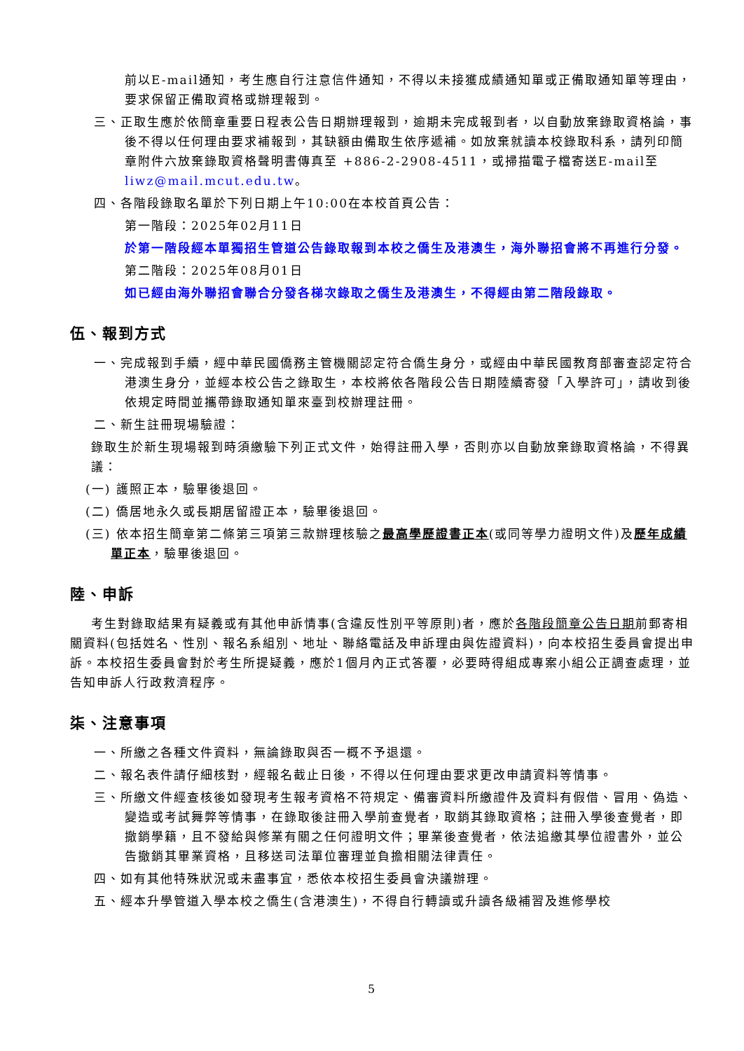前以E-mail通知，考生應自行注意信件通知，不得以未接獲成績通知單或正備取通知單等理由，要求保留正備取資格或辦理報到。
三、正取生應於依簡章重要日程表公告日期辦理報到，逾期未完成報到者，以自動放棄錄取資格論，事後不得以任何理由要求補報到，其缺額由備取生依序遞補。如放棄就讀本校錄取科系，請列印簡章附件六放棄錄取資格聲明書傳真至 +886-2-2908-4511，或掃描電子檔寄送E-mail至 liwz@mail.mcut.edu.tw。
四、各階段錄取名單於下列日期上午10:00在本校首頁公告：
第一階段：2025年02月11日
於第一階段經本單獨招生管道公告錄取報到本校之僑生及港澳生，海外聯招會將不再進行分發。
第二階段：2025年08月01日
如已經由海外聯招會聯合分發各梯次錄取之僑生及港澳生，不得經由第二階段錄取。
伍、報到方式
一、完成報到手續，經中華民國僑務主管機關認定符合僑生身分，或經由中華民國教育部審查認定符合港澳生身分，並經本校公告之錄取生，本校將依各階段公告日期陸續寄發「入學許可」，請收到後依規定時間並攜帶錄取通知單來臺到校辦理註冊。
二、新生註冊現場驗證：
錄取生於新生現場報到時須繳驗下列正式文件，始得註冊入學，否則亦以自動放棄錄取資格論，不得異議：
(一) 護照正本，驗畢後退回。
(二) 僑居地永久或長期居留證正本，驗畢後退回。
(三) 依本招生簡章第二條第三項第三款辦理核驗之最高學歷證書正本(或同等學力證明文件)及歷年成績單正本，驗畢後退回。
陸、申訴
考生對錄取結果有疑義或有其他申訴情事(含違反性別平等原則)者，應於各階段簡章公告日期前郵寄相關資料(包括姓名、性別、報名系組別、地址、聯絡電話及申訴理由與佐證資料)，向本校招生委員會提出申訴。本校招生委員會對於考生所提疑義，應於1個月內正式答覆，必要時得組成專案小組公正調查處理，並告知申訴人行政救濟程序。
柒、注意事項
一、所繳之各種文件資料，無論錄取與否一概不予退還。
二、報名表件請仔細核對，經報名截止日後，不得以任何理由要求更改申請資料等情事。
三、所繳文件經查核後如發現考生報考資格不符規定、備審資料所繳證件及資料有假借、冒用、偽造、變造或考試舞弊等情事，在錄取後註冊入學前查覺者，取銷其錄取資格；註冊入學後查覺者，即撤銷學籍，且不發給與修業有關之任何證明文件；畢業後查覺者，依法追繳其學位證書外，並公告撤銷其畢業資格，且移送司法單位審理並負擔相關法律責任。
四、如有其他特殊狀況或未盡事宜，悉依本校招生委員會決議辦理。
五、經本升學管道入學本校之僑生(含港澳生)，不得自行轉讀或升讀各級補習及進修學校
5